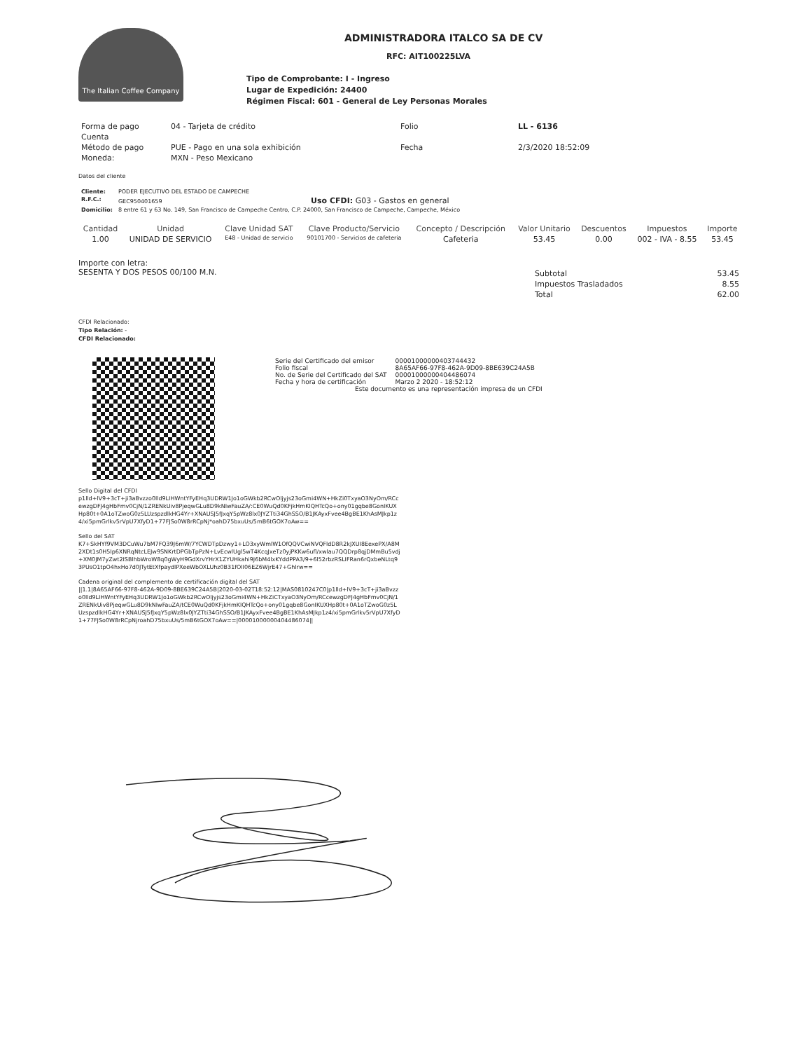The Italian Coffee Company
ADMINISTRADORA ITALCO SA DE CV
RFC: AIT100225LVA
Tipo de Comprobante: I - Ingreso
Lugar de Expedición: 24400
Régimen Fiscal: 601 - General de Ley Personas Morales
| Forma de pago | 04 - Tarjeta de crédito | Folio | LL - 6136 |
| Cuenta | | | |
| Método de pago | PUE - Pago en una sola exhibición | Fecha | 2/3/2020 18:52:09 |
| Moneda: | MXN - Peso Mexicano | | |
Datos del cliente
| Cliente: | PODER EJECUTIVO DEL ESTADO DE CAMPECHE |
| R.F.C.: | GEC950401659 Uso CFDI: G03 - Gastos en general |
| Domicilio: | 8 entre 61 y 63 No. 149, San Francisco de Campeche Centro, C.P. 24000, San Francisco de Campeche, Campeche, México |
| Cantidad | Unidad | Clave Unidad SAT | Clave Producto/Servicio | Concepto / Descripción | Valor Unitario | Descuentos | Impuestos | Importe |
| --- | --- | --- | --- | --- | --- | --- | --- | --- |
| 1.00 | UNIDAD DE SERVICIO | E48 - Unidad de servicio | 90101700 - Servicios de cafeteria | Cafeteria | 53.45 | 0.00 | 002 - IVA - 8.55 | 53.45 |
Importe con letra:
SESENTA Y DOS PESOS 00/100 M.N.
| Subtotal | 53.45 |
| Impuestos Trasladados | 8.55 |
| Total | 62.00 |
CFDI Relacionado:
Tipo Relación: -
CFDI Relacionado:
| Serie del Certificado del emisor | 00001000000403744432 |
| Folio fiscal | 8A65AF66-97F8-462A-9D09-8BE639C24A5B |
| No. de Serie del Certificado del SAT | 00001000000404486074 |
| Fecha y hora de certificación | Marzo 2 2020 - 18:52:12 |
Este documento es una representación impresa de un CFDI
Sello Digital del CFDI
p1lld+lV9+3cT+ji3aBvzzo0lld9LIHWntYFyEHq3UDRW1Jo1oGWkb2RCwOljyjs23oGmi4WN+HkZi0TxyaO3NyOm/RCcewzgDFJ4gHbFmv0CjN/1ZRENkUiv8PjeqwGLu8D9kNIwFauZA/:CE0WuQd0KFjkHmKlQHTcQo+ony01gqbe8GonIKUXHp80t+0A1oTZwoG0z5LUzspzdlkHG4Yr+XNAUSJ5fJxqY5pWz8lx0JYZTti34GhSSO/B1JKAyxFvee4BgBE1KhAsMJkp1z4/xi5pmGrlkv5rVpU7XfyD1+77FJSo0W8rRCpNj*oahD75bxuUs/5mB6tGOX7oAw==
Sello del SAT
K7+SkHYf9VM3DCuWu7bM7FQ39J6mW/7YCWDTpDzwy1+LO3xyWmlW1OfQQVCwiNVQFldD8R2kJXUI8EexePX/A8M2XDt1s0H5Ip6XNRqNtcLEJw9SNKrtDPGbTpPzN+LvEcwlUgl5wT4KcqJxeTz0yjPKKw6ufl/xwlau7QQDrp8qjDMmBu5vdj+XM0JM7yZwt2ISBlhbWroW8q0gWyH9GdXrvYHrX1ZYUHkahi9J6bM4lxKYddPPA3/9+6l52rbzRSLIFRan6rQxbeNLtq93PUsO1tpO4hxHo7d0JTytEtXfpaydlPXeeWbOXLUhz0B31fOlI06EZ6WjrE47+Ghlrw==
Cadena original del complemento de certificación digital del SAT
||1.1|8A65AF66-97F8-462A-9D09-8BE639C24A5B|2020-03-02T18:52:12|MAS0810247C0|p1lld+lV9+3cT+ji3aBvzzo0lld9LIHWntYFyEHq3UDRW1Jo1oGWkb2RCwOljyjs23oGmi4WN+HkZiCTxyaO3NyOm/RCcewzgDFJ4gHbFmv0CjN/1ZRENkUiv8PjeqwGLu8D9kNIwFauZA/tCE0WuQd0KFjkHmKlQHTcQo+ony01gqbe8GonIKUXHp80t+0A1oTZwoG0z5LUzspzdlkHG4Yr+XNAUSJ5fJxqY5pWz8lx0JYZTti34GhSSO/B1JKAyxFvee4BgBE1KhAsMJkp1z4/xi5pmGrlkv5rVpU7XfyD1+77FJSo0W8rRCpNjroahD75bxuUs/5mB6tGOX7oAw==|00001000000404486074||